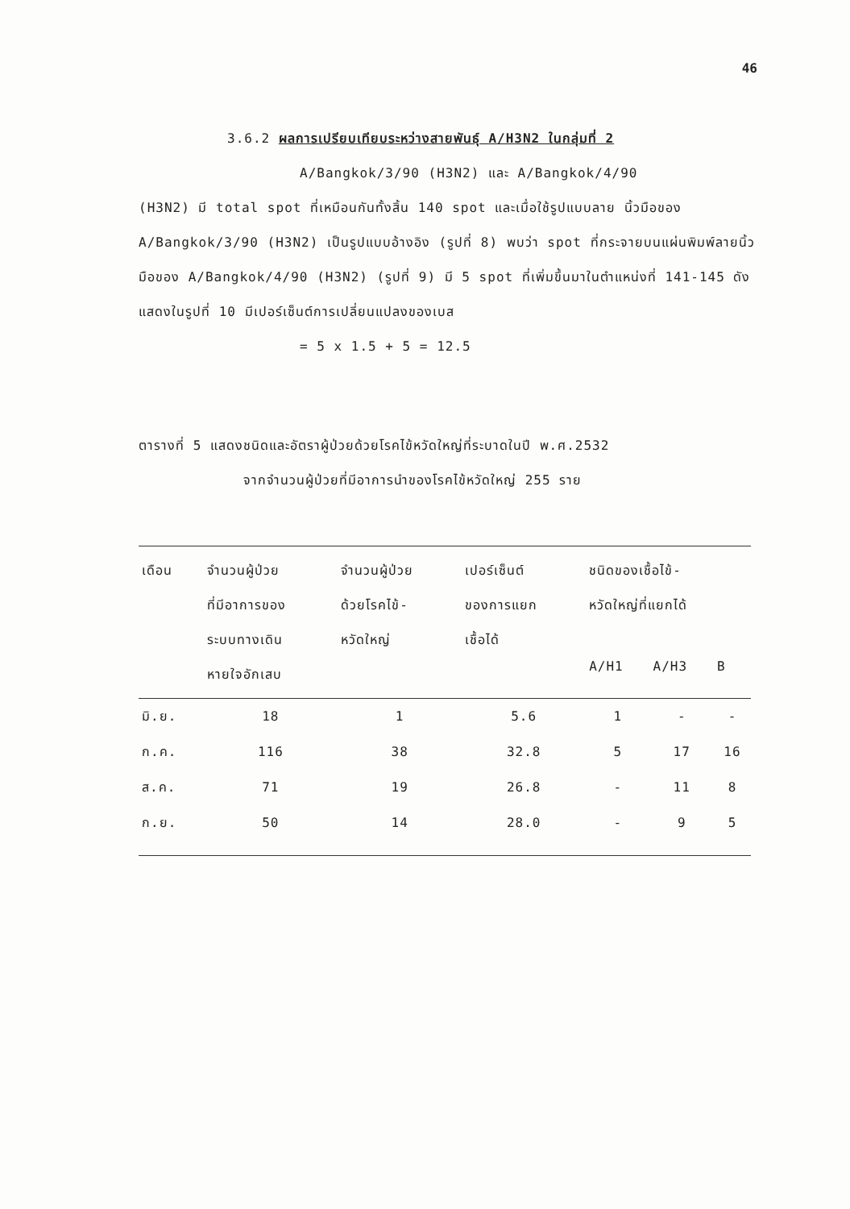46
3.6.2 ผลการเปรียบเทียบระหว่างสายพันธุ์ A/H3N2 ในกลุ่มที่ 2
A/Bangkok/3/90 (H3N2) และ A/Bangkok/4/90
(H3N2) มี total spot ที่เหมือนกันทั้งสิ้น 140 spot และเมื่อใช้รูปแบบลาย นิ้วมือของ A/Bangkok/3/90 (H3N2) เป็นรูปแบบอ้างอิง (รูปที่ 8) พบว่า spot ที่กระจายบนแผ่นพิมพ์ลายนิ้วมือของ A/Bangkok/4/90 (H3N2) (รูปที่ 9) มี 5 spot ที่เพิ่มขึ้นมาในตำแหน่งที่ 141-145 ดังแสดงในรูปที่ 10 มีเปอร์เซ็นต์การเปลี่ยนแปลงของเบส
= 5 x 1.5 + 5 = 12.5
ตารางที่ 5 แสดงชนิดและอัตราผู้ป่วยด้วยโรคไข้หวัดใหญ่ที่ระบาดในปี พ.ศ.2532
จากจำนวนผู้ป่วยที่มีอาการนำของโรคไข้หวัดใหญ่ 255 ราย
| เดือน | จำนวนผู้ป่วย ที่มีอาการของ ระบบทางเดิน หายใจอักเสบ | จำนวนผู้ป่วย ด้วยโรคไข้- หวัดใหญ่ | เปอร์เซ็นต์ ของการแยก เชื้อได้ | ชนิดของเชื้อไข้- หวัดใหญ่ที่แยกได้ | | |
| --- | --- | --- | --- | --- | --- | --- |
| | | | | A/H1 | A/H3 | B |
| มิ.ย. | 18 | 1 | 5.6 | 1 | - | - |
| ก.ค. | 116 | 38 | 32.8 | 5 | 17 | 16 |
| ส.ค. | 71 | 19 | 26.8 | - | 11 | 8 |
| ก.ย. | 50 | 14 | 28.0 | - | 9 | 5 |